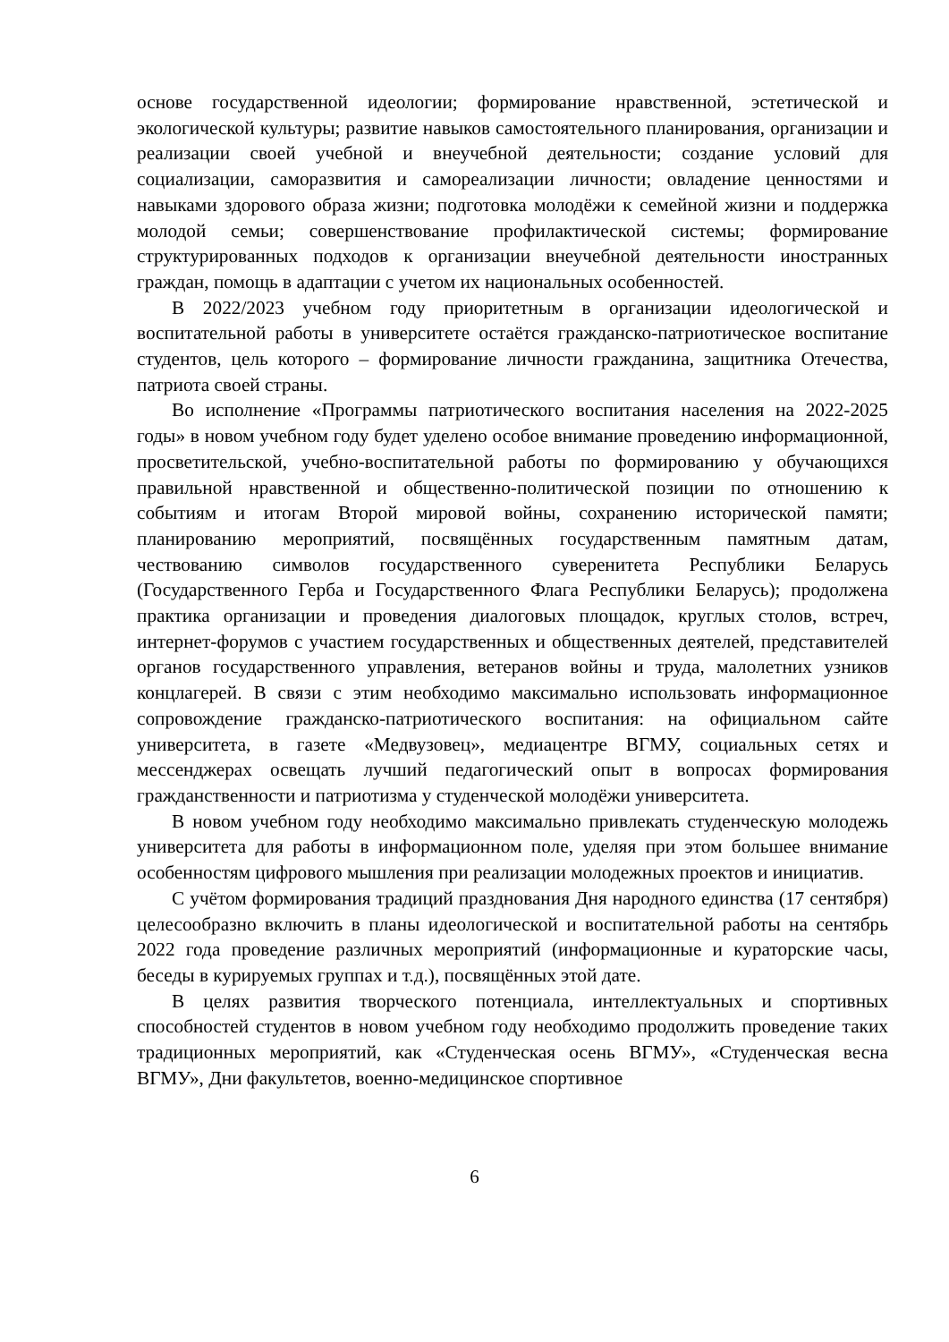основе государственной идеологии; формирование нравственной, эстетической и экологической культуры; развитие навыков самостоятельного планирования, организации и реализации своей учебной и внеучебной деятельности; создание условий для социализации, саморазвития и самореализации личности; овладение ценностями и навыками здорового образа жизни; подготовка молодёжи к семейной жизни и поддержка молодой семьи; совершенствование профилактической системы; формирование структурированных подходов к организации внеучебной деятельности иностранных граждан, помощь в адаптации с учетом их национальных особенностей.
В 2022/2023 учебном году приоритетным в организации идеологической и воспитательной работы в университете остаётся гражданско-патриотическое воспитание студентов, цель которого – формирование личности гражданина, защитника Отечества, патриота своей страны.
Во исполнение «Программы патриотического воспитания населения на 2022-2025 годы» в новом учебном году будет уделено особое внимание проведению информационной, просветительской, учебно-воспитательной работы по формированию у обучающихся правильной нравственной и общественно-политической позиции по отношению к событиям и итогам Второй мировой войны, сохранению исторической памяти; планированию мероприятий, посвящённых государственным памятным датам, чествованию символов государственного суверенитета Республики Беларусь (Государственного Герба и Государственного Флага Республики Беларусь); продолжена практика организации и проведения диалоговых площадок, круглых столов, встреч, интернет-форумов с участием государственных и общественных деятелей, представителей органов государственного управления, ветеранов войны и труда, малолетних узников концлагерей. В связи с этим необходимо максимально использовать информационное сопровождение гражданско-патриотического воспитания: на официальном сайте университета, в газете «Медвузовец», медиацентре ВГМУ, социальных сетях и мессенджерах освещать лучший педагогический опыт в вопросах формирования гражданственности и патриотизма у студенческой молодёжи университета.
В новом учебном году необходимо максимально привлекать студенческую молодежь университета для работы в информационном поле, уделяя при этом большее внимание особенностям цифрового мышления при реализации молодежных проектов и инициатив.
С учётом формирования традиций празднования Дня народного единства (17 сентября) целесообразно включить в планы идеологической и воспитательной работы на сентябрь 2022 года проведение различных мероприятий (информационные и кураторские часы, беседы в курируемых группах и т.д.), посвящённых этой дате.
В целях развития творческого потенциала, интеллектуальных и спортивных способностей студентов в новом учебном году необходимо продолжить проведение таких традиционных мероприятий, как «Студенческая осень ВГМУ», «Студенческая весна ВГМУ», Дни факультетов, военно-медицинское спортивное
6